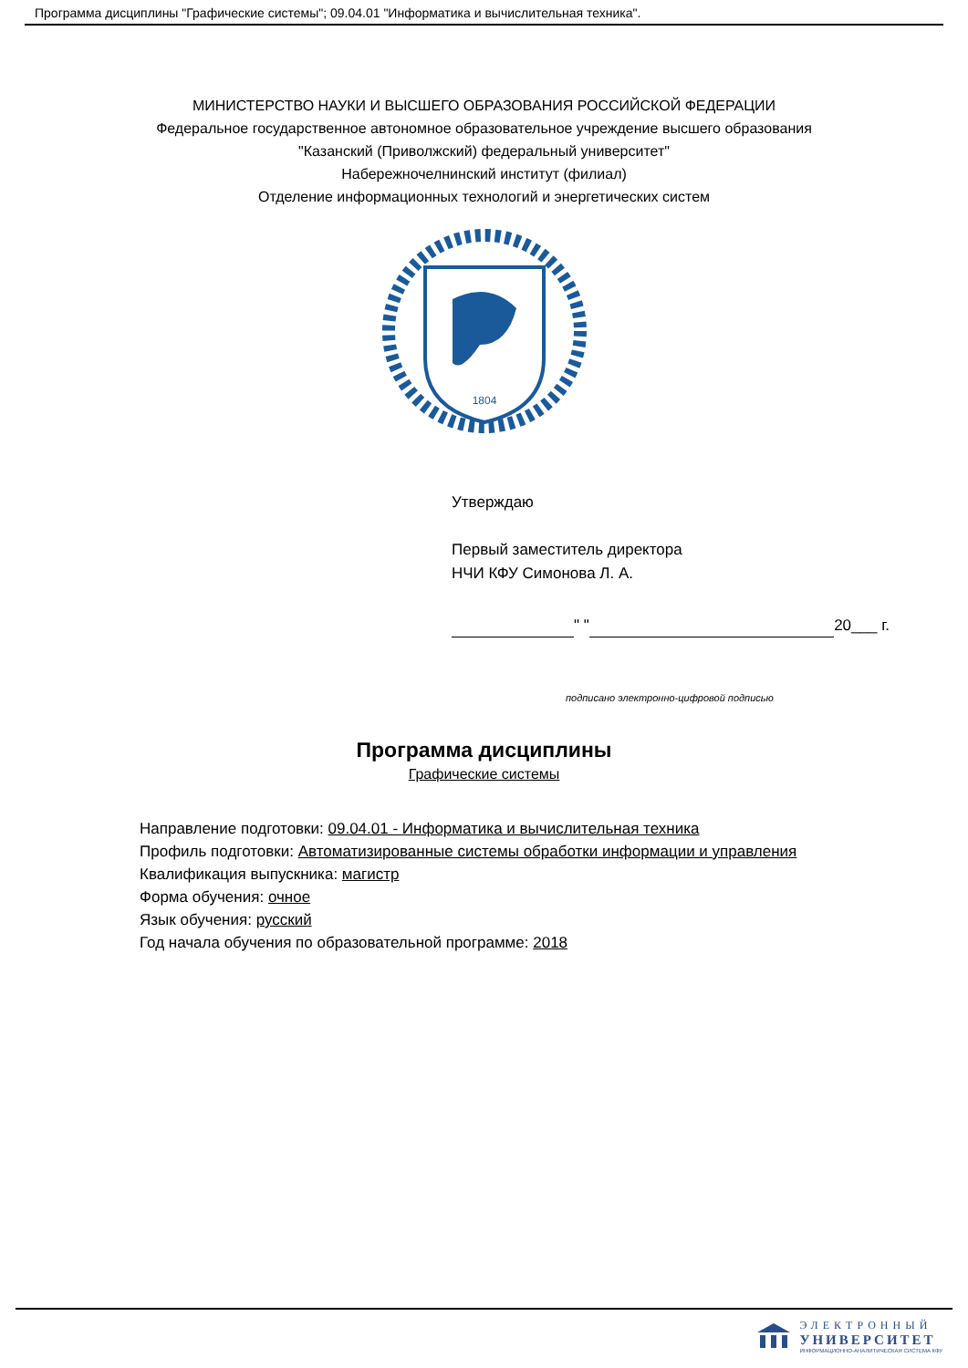Программа дисциплины "Графические системы"; 09.04.01 "Информатика и вычислительная техника".
МИНИСТЕРСТВО НАУКИ И ВЫСШЕГО ОБРАЗОВАНИЯ РОССИЙСКОЙ ФЕДЕРАЦИИ
Федеральное государственное автономное образовательное учреждение высшего образования
"Казанский (Приволжский) федеральный университет"
Набережночелнинский институт (филиал)
Отделение информационных технологий и энергетических систем
1804
Утверждаю
Первый заместитель директора
НЧИ КФУ Симонова Л. А.
" " 20___ г.
подписано электронно-цифровой подписью
Программа дисциплины
Графические системы
Направление подготовки: 09.04.01 - Информатика и вычислительная техника
Профиль подготовки: Автоматизированные системы обработки информации и управления
Квалификация выпускника: магистр
Форма обучения: очное
Язык обучения: русский
Год начала обучения по образовательной программе: 2018
ЭЛЕКТРОННЫЙ
УНИВЕРСИТЕТ
ИНФОРМАЦИОННО-АНАЛИТИЧЕСКАЯ СИСТЕМА КФУ